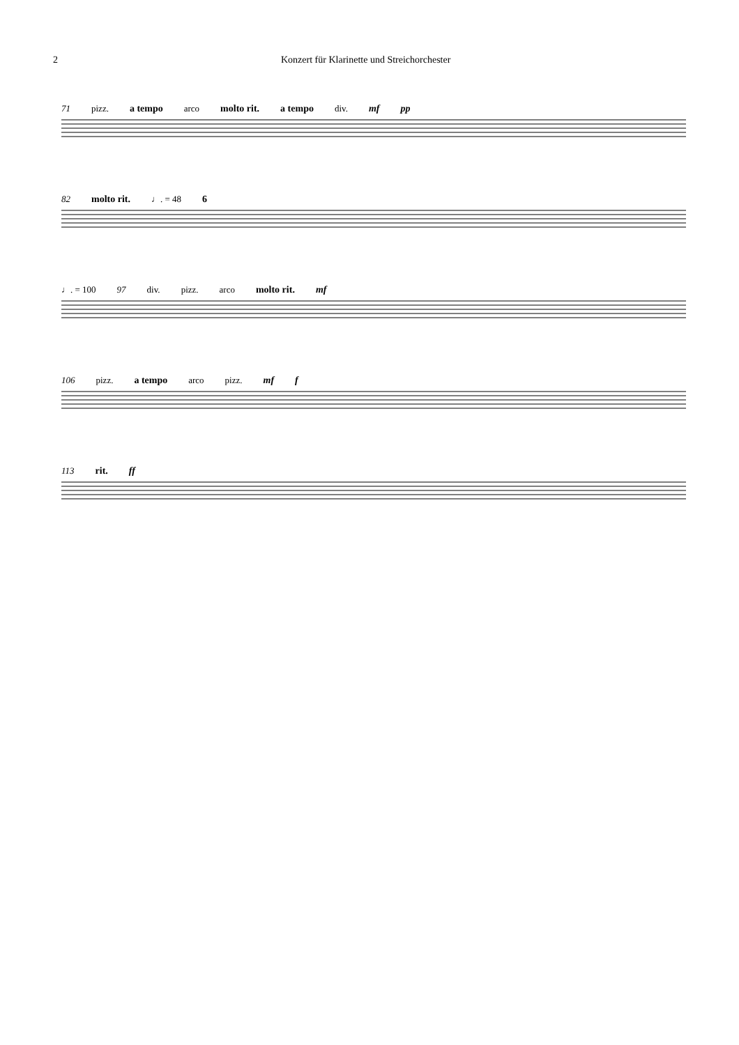2 Konzert für Klarinette und Streichorchester
71 pizz. a tempo arco molto rit. a tempo div. mf pp
82 molto rit. ♩. = 48 6
♩. = 100 97 div. pizz. arco molto rit. mf
106 pizz. a tempo arco pizz. mf f
113 rit. ff